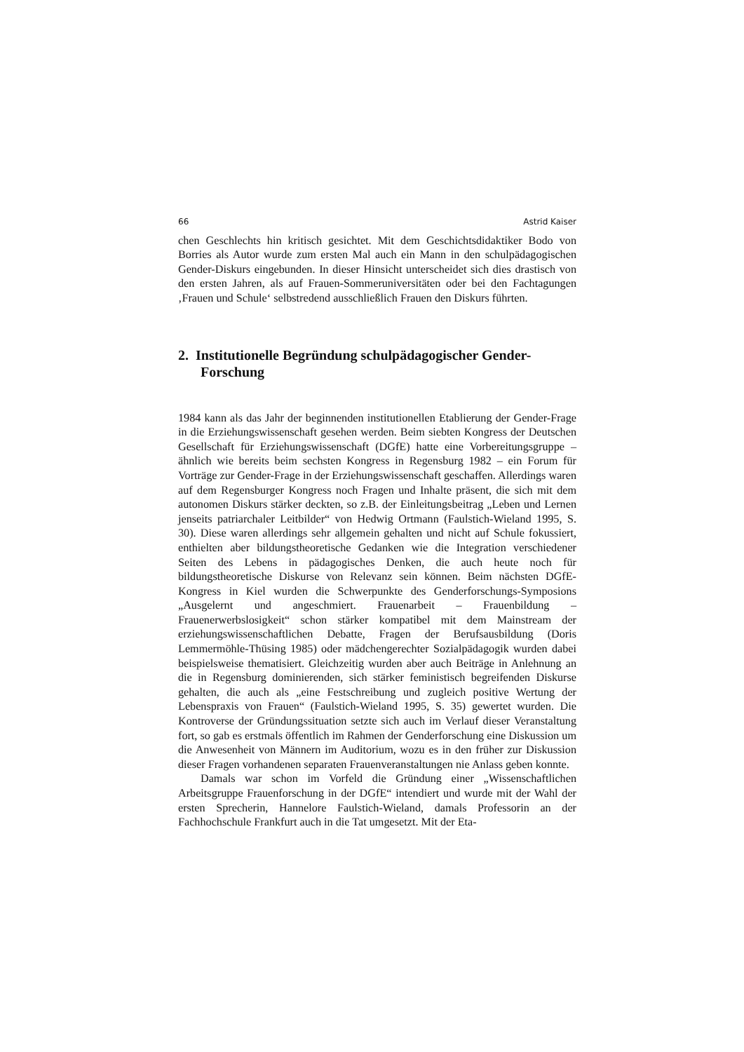66 Astrid Kaiser
chen Geschlechts hin kritisch gesichtet. Mit dem Geschichtsdidaktiker Bodo von Borries als Autor wurde zum ersten Mal auch ein Mann in den schulpädagogischen Gender-Diskurs eingebunden. In dieser Hinsicht unterscheidet sich dies drastisch von den ersten Jahren, als auf Frauen-Sommeruniversitäten oder bei den Fachtagungen ‚Frauen und Schule‘ selbstredend ausschließlich Frauen den Diskurs führten.
2. Institutionelle Begründung schulpädagogischer Gender-Forschung
1984 kann als das Jahr der beginnenden institutionellen Etablierung der Gender-Frage in die Erziehungswissenschaft gesehen werden. Beim siebten Kongress der Deutschen Gesellschaft für Erziehungswissenschaft (DGfE) hatte eine Vorbereitungsgruppe – ähnlich wie bereits beim sechsten Kongress in Regensburg 1982 – ein Forum für Vorträge zur Gender-Frage in der Erziehungswissenschaft geschaffen. Allerdings waren auf dem Regensburger Kongress noch Fragen und Inhalte präsent, die sich mit dem autonomen Diskurs stärker deckten, so z.B. der Einleitungsbeitrag „Leben und Lernen jenseits patriarchaler Leitbilder“ von Hedwig Ortmann (Faulstich-Wieland 1995, S. 30). Diese waren allerdings sehr allgemein gehalten und nicht auf Schule fokussiert, enthielten aber bildungstheoretische Gedanken wie die Integration verschiedener Seiten des Lebens in pädagogisches Denken, die auch heute noch für bildungstheoretische Diskurse von Relevanz sein können. Beim nächsten DGfE-Kongress in Kiel wurden die Schwerpunkte des Genderforschungs-Symposions „Ausgelernt und angeschmiert. Frauenarbeit – Frauenbildung – Frauenerwerbslosigkeit“ schon stärker kompatibel mit dem Mainstream der erziehungswissenschaftlichen Debatte, Fragen der Berufsausbildung (Doris Lemmermöhle-Thüsing 1985) oder mädchengerechter Sozialpädagogik wurden dabei beispielsweise thematisiert. Gleichzeitig wurden aber auch Beiträge in Anlehnung an die in Regensburg dominierenden, sich stärker feministisch begreifenden Diskurse gehalten, die auch als „eine Festschreibung und zugleich positive Wertung der Lebenspraxis von Frauen“ (Faulstich-Wieland 1995, S. 35) gewertet wurden. Die Kontroverse der Gründungssituation setzte sich auch im Verlauf dieser Veranstaltung fort, so gab es erstmals öffentlich im Rahmen der Genderforschung eine Diskussion um die Anwesenheit von Männern im Auditorium, wozu es in den früher zur Diskussion dieser Fragen vorhandenen separaten Frauenveranstaltungen nie Anlass geben konnte.
Damals war schon im Vorfeld die Gründung einer „Wissenschaftlichen Arbeitsgruppe Frauenforschung in der DGfE“ intendiert und wurde mit der Wahl der ersten Sprecherin, Hannelore Faulstich-Wieland, damals Professorin an der Fachhochschule Frankfurt auch in die Tat umgesetzt. Mit der Eta-